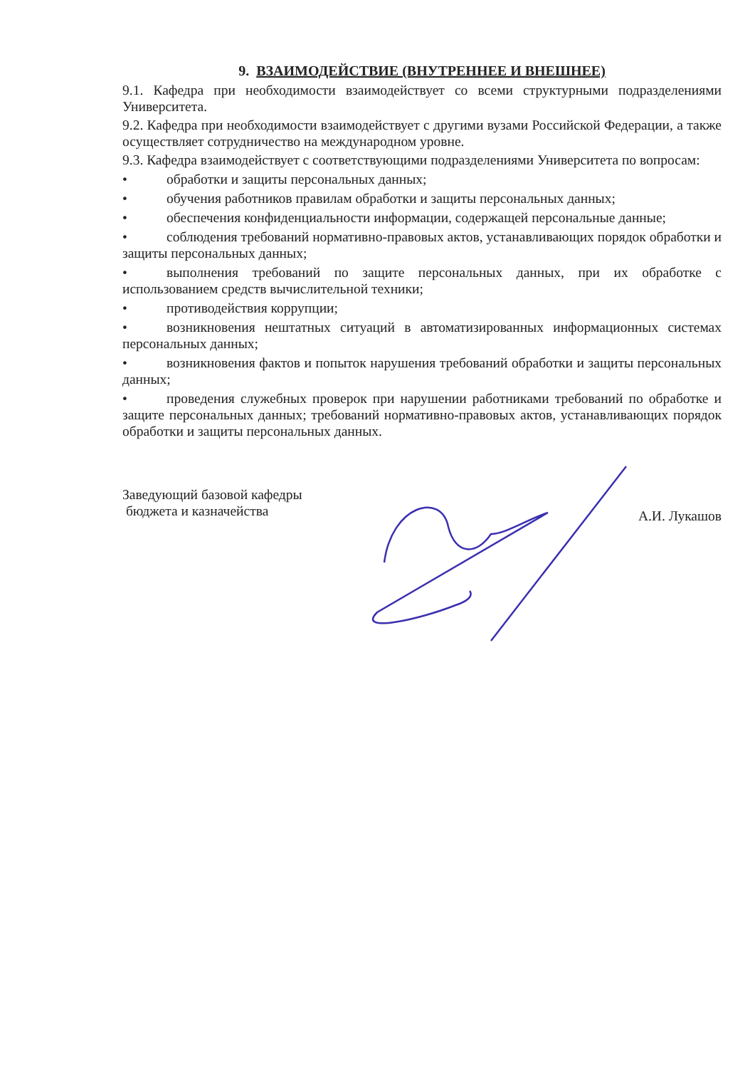9. ВЗАИМОДЕЙСТВИЕ (ВНУТРЕННЕЕ И ВНЕШНЕЕ)
9.1. Кафедра при необходимости взаимодействует со всеми структурными подразделениями Университета.
9.2. Кафедра при необходимости взаимодействует с другими вузами Российской Федерации, а также осуществляет сотрудничество на международном уровне.
9.3. Кафедра взаимодействует с соответствующими подразделениями Университета по вопросам:
• обработки и защиты персональных данных;
• обучения работников правилам обработки и защиты персональных данных;
• обеспечения конфиденциальности информации, содержащей персональные данные;
• соблюдения требований нормативно-правовых актов, устанавливающих порядок обработки и защиты персональных данных;
• выполнения требований по защите персональных данных, при их обработке с использованием средств вычислительной техники;
• противодействия коррупции;
• возникновения нештатных ситуаций в автоматизированных информационных системах персональных данных;
• возникновения фактов и попыток нарушения требований обработки и защиты персональных данных;
• проведения служебных проверок при нарушении работниками требований по обработке и защите персональных данных; требований нормативно-правовых актов, устанавливающих порядок обработки и защиты персональных данных.
Заведующий базовой кафедры
бюджета и казначейства
А.И. Лукашов